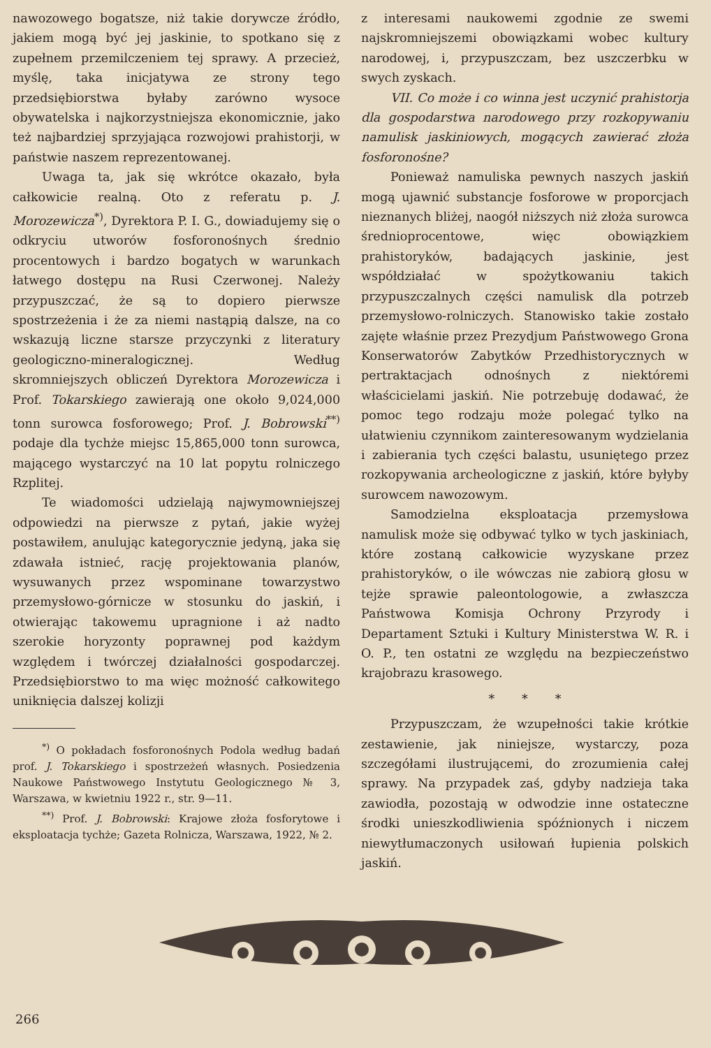nawozowego bogatsze, niż takie dorywcze źródło, jakiem mogą być jej jaskinie, to spotkano się z zupełnem przemilczeniem tej sprawy. A przecież, myślę, taka inicjatywa ze strony tego przedsiębiorstwa byłaby zarówno wysoce obywatelska i najkorzystniejsza ekonomicznie, jako też najbardziej sprzyjająca rozwojowi prahistorji, w państwie naszem reprezentowanej.
Uwaga ta, jak się wkrótce okazało, była całkowicie realną. Oto z referatu p. J. Morozewicza<sup>*)</sup>, Dyrektora P. I. G., dowiadujemy się o odkryciu utworów fosforonośnych średnio procentowych i bardzo bogatych w warunkach łatwego dostępu na Rusi Czerwonej. Należy przypuszczać, że są to dopiero pierwsze spostrzeżenia i że za niemi nastąpią dalsze, na co wskazują liczne starsze przyczynki z literatury geologiczno-mineralogicznej. Według skromniejszych obliczeń Dyrektora Morozewicza i Prof. Tokarskiego zawierają one około 9,024,000 tonn surowca fosforowego; Prof. J. Bobrowski<sup>**)</sup> podaje dla tychże miejsc 15,865,000 tonn surowca, mającego wystarczyć na 10 lat popytu rolniczego Rzplitej.
Te wiadomości udzielają najwymowniejszej odpowiedzi na pierwsze z pytań, jakie wyżej postawiłem, anulując kategorycznie jedyną, jaka się zdawała istnieć, rację projektowania planów, wysuwanych przez wspominane towarzystwo przemysłowo-górnicze w stosunku do jaskiń, i otwierając takowemu upragnione i aż nadto szerokie horyzonty poprawnej pod każdym względem i twórczej działalności gospodarczej. Przedsiębiorstwo to ma więc możność całkowitego uniknięcia dalszej kolizji
<sup>*)</sup> O pokładach fosforonośnych Podola według badań prof. J. Tokarskiego i spostrzeżeń własnych. Posiedzenia Naukowe Państwowego Instytutu Geologicznego № 3, Warszawa, w kwietniu 1922 r., str. 9—11.
<sup>**)</sup> Prof. J. Bobrowski: Krajowe złoża fosforytowe i eksploatacja tychże; Gazeta Rolnicza, Warszawa, 1922, № 2.
z interesami naukowemi zgodnie ze swemi najskromniejszemi obowiązkami wobec kultury narodowej, i, przypuszczam, bez uszczerbku w swych zyskach.
VII. Co może i co winna jest uczynić prahistorja dla gospodarstwa narodowego przy rozkopywaniu namulisk jaskiniowych, mogących zawierać złoża fosforonośne?
Ponieważ namuliska pewnych naszych jaskiń mogą ujawnić substancje fosforowe w proporcjach nieznanych bliżej, naogół niższych niż złoża surowca średnioprocentowe, więc obowiązkiem prahistoryków, badających jaskinie, jest współdziałać w spożytkowaniu takich przypuszczalnych części namulisk dla potrzeb przemysłowo-rolniczych. Stanowisko takie zostało zajęte właśnie przez Prezydjum Państwowego Grona Konserwatorów Zabytków Przedhistorycznych w pertraktacjach odnośnych z niektóremi właścicielami jaskiń. Nie potrzebuję dodawać, że pomoc tego rodzaju może polegać tylko na ułatwieniu czynnikom zainteresowanym wydzielania i zabierania tych części balastu, usuniętego przez rozkopywania archeologiczne z jaskiń, które byłyby surowcem nawozowym.
Samodzielna eksploatacja przemysłowa namulisk może się odbywać tylko w tych jaskiniach, które zostaną całkowicie wyzyskane przez prahistoryków, o ile wówczas nie zabiorą głosu w tejże sprawie paleontologowie, a zwłaszcza Państwowa Komisja Ochrony Przyrody i Departament Sztuki i Kultury Ministerstwa W. R. i O. P., ten ostatni ze względu na bezpieczeństwo krajobrazu krasowego.
* * *
Przypuszczam, że wzupełności takie krótkie zestawienie, jak niniejsze, wystarczy, poza szczegółami ilustrującemi, do zrozumienia całej sprawy. Na przypadek zaś, gdyby nadzieja taka zawiodła, pozostają w odwodzie inne ostateczne środki unieszkodliwienia spóźnionych i niczem niewytłumaczonych usiłowań łupienia polskich jaskiń.
266